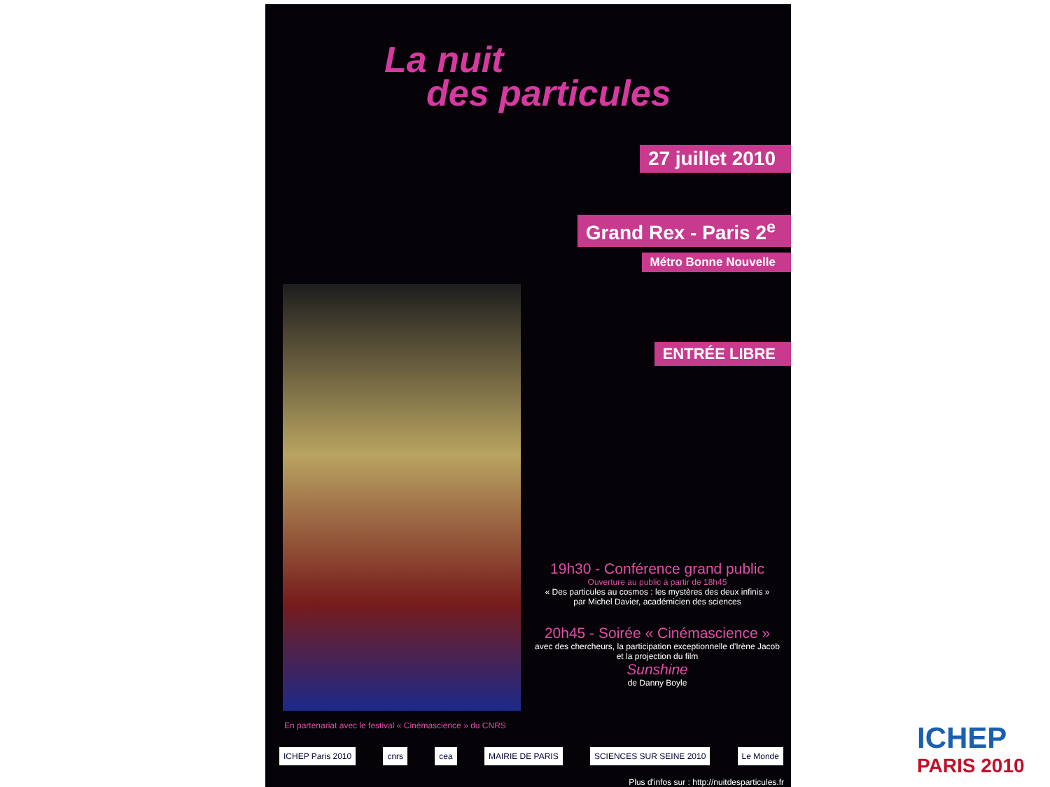La nuit
des particules
27 juillet 2010
Grand Rex - Paris 2<sup>e</sup>
Métro Bonne Nouvelle
ENTRÉE LIBRE
19h30 - Conférence grand public
Ouverture au public à partir de 18h45
« Des particules au cosmos : les mystères des deux infinis »
par Michel Davier, académicien des sciences
20h45 - Soirée « Cinémascience »
avec des chercheurs, la participation exceptionnelle d'Irène Jacob
et la projection du film
Sunshine
de Danny Boyle
En partenariat avec le festival « Cinémascience » du CNRS
ICHEP Paris 2010 cnrs cea MAIRIE DE PARIS SCIENCES SUR SEINE 2010 Le Monde
Plus d'infos sur : http://nuitdesparticules.fr
ICHEP
PARIS 2010